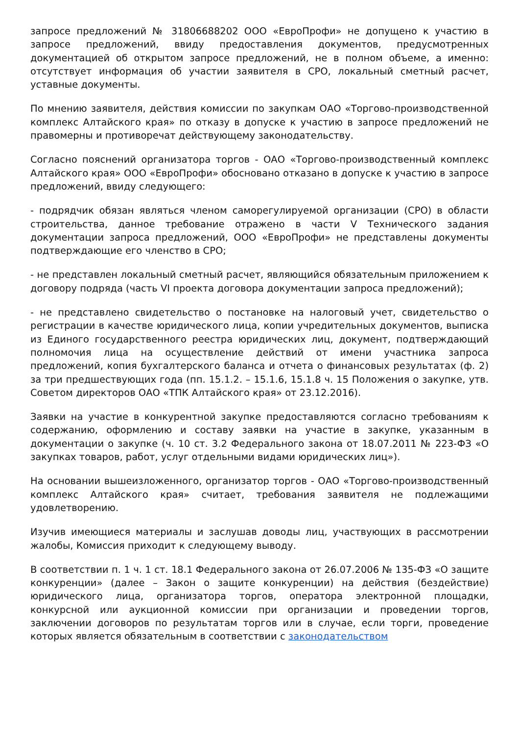запросе предложений № 31806688202 ООО «ЕвроПрофи» не допущено к участию в запросе предложений, ввиду предоставления документов, предусмотренных документацией об открытом запросе предложений, не в полном объеме, а именно: отсутствует информация об участии заявителя в СРО, локальный сметный расчет, уставные документы.
По мнению заявителя, действия комиссии по закупкам ОАО «Торгово-производственной комплекс Алтайского края» по отказу в допуске к участию в запросе предложений не правомерны и противоречат действующему законодательству.
Согласно пояснений организатора торгов - ОАО «Торгово-производственный комплекс Алтайского края» ООО «ЕвроПрофи» обосновано отказано в допуске к участию в запросе предложений, ввиду следующего:
- подрядчик обязан являться членом саморегулируемой организации (СРО) в области строительства, данное требование отражено в части V Технического задания документации запроса предложений, ООО «ЕвроПрофи» не представлены документы подтверждающие его членство в СРО;
- не представлен локальный сметный расчет, являющийся обязательным приложением к договору подряда (часть VI проекта договора документации запроса предложений);
- не представлено свидетельство о постановке на налоговый учет, свидетельство о регистрации в качестве юридического лица, копии учредительных документов, выписка из Единого государственного реестра юридических лиц, документ, подтверждающий полномочия лица на осуществление действий от имени участника запроса предложений, копия бухгалтерского баланса и отчета о финансовых результатах (ф. 2) за три предшествующих года (пп. 15.1.2. – 15.1.6, 15.1.8 ч. 15 Положения о закупке, утв. Советом директоров ОАО «ТПК Алтайского края» от 23.12.2016).
Заявки на участие в конкурентной закупке предоставляются согласно требованиям к содержанию, оформлению и составу заявки на участие в закупке, указанным в документации о закупке (ч. 10 ст. 3.2 Федерального закона от 18.07.2011 № 223-ФЗ «О закупках товаров, работ, услуг отдельными видами юридических лиц»).
На основании вышеизложенного, организатор торгов - ОАО «Торгово-производственный комплекс Алтайского края» считает, требования заявителя не подлежащими удовлетворению.
Изучив имеющиеся материалы и заслушав доводы лиц, участвующих в рассмотрении жалобы, Комиссия приходит к следующему выводу.
В соответствии п. 1 ч. 1 ст. 18.1 Федерального закона от 26.07.2006 № 135-ФЗ «О защите конкуренции» (далее – Закон о защите конкуренции) на действия (бездействие) юридического лица, организатора торгов, оператора электронной площадки, конкурсной или аукционной комиссии при организации и проведении торгов, заключении договоров по результатам торгов или в случае, если торги, проведение которых является обязательным в соответствии с законодательством